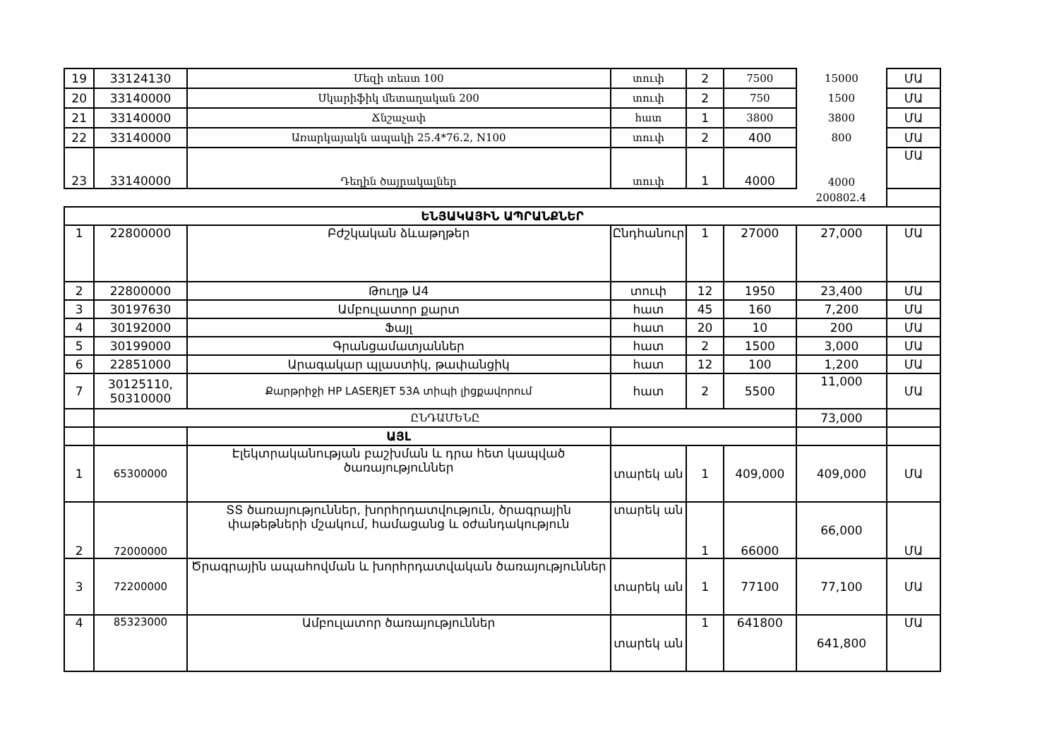| 19 | 33124130 | Մեզի տեստ 100 | տուփ | 2 | 7500 | 15000 | ՄԱ |
| 20 | 33140000 | Սկարիֆիկ մետաղական 200 | տուփ | 2 | 750 | 1500 | ՄԱ |
| 21 | 33140000 | Ճնշաչափ | հատ | 1 | 3800 | 3800 | ՄԱ |
| 22 | 33140000 | Առարկայակն ապակի 25.4*76.2, N100 | տուփ | 2 | 400 | 800 | ՄԱ |
| 23 | 33140000 | Դեղին ծայրակալներ | տուփ | 1 | 4000 | 4000 | ՄԱ |
| | | | | | | 200802.4 | |
| ԵՆՅԱԿԱՅԻՆ ԱՊՐԱՆՔՆԵՐ | | | | | | | |
| 1 | 22800000 | Բժշկական ձևաթղթեր | Ընդհանուր | 1 | 27000 | 27,000 | ՄԱ |
| 2 | 22800000 | Թուղթ Ա4 | տուփ | 12 | 1950 | 23,400 | ՄԱ |
| 3 | 30197630 | Ամբուլատոր քարտ | հատ | 45 | 160 | 7,200 | ՄԱ |
| 4 | 30192000 | Ֆայլ | հատ | 20 | 10 | 200 | ՄԱ |
| 5 | 30199000 | Գրանցամատյաններ | հատ | 2 | 1500 | 3,000 | ՄԱ |
| 6 | 22851000 | Արագակար պլաստիկ, թափանցիկ | հատ | 12 | 100 | 1,200 | ՄԱ |
| 7 | 30125110, 50310000 | Քարթրիջի HP LASERJET 53A տիպի լիցքավորում | հատ | 2 | 5500 | 11,000 | ՄԱ |
| | ԸՆԴԱՄԵՆԸ | | | | | 73,000 | |
| | | ԱՅԼ | | | | | |
| 1 | 65300000 | Էլեկտրականության բաշխման և դրա հետ կապված ծառայություններ | տարեկ ան | 1 | 409,000 | 409,000 | ՄԱ |
| 2 | 72000000 | ՏՏ ծառայություններ, խորհրդատվություն, ծրագրային փաթեթների մշակում, համացանց և օժանդակություն | տարեկ ան | 1 | 66000 | 66,000 | ՄԱ |
| 3 | 72200000 | Ծրագրային ապահովման և խորհրդատվական ծառայություններ | տարեկ ան | 1 | 77100 | 77,100 | ՄԱ |
| 4 | 85323000 | Ամբուլատոր ծառայություններ | տարեկ ան | 1 | 641800 | 641,800 | ՄԱ |